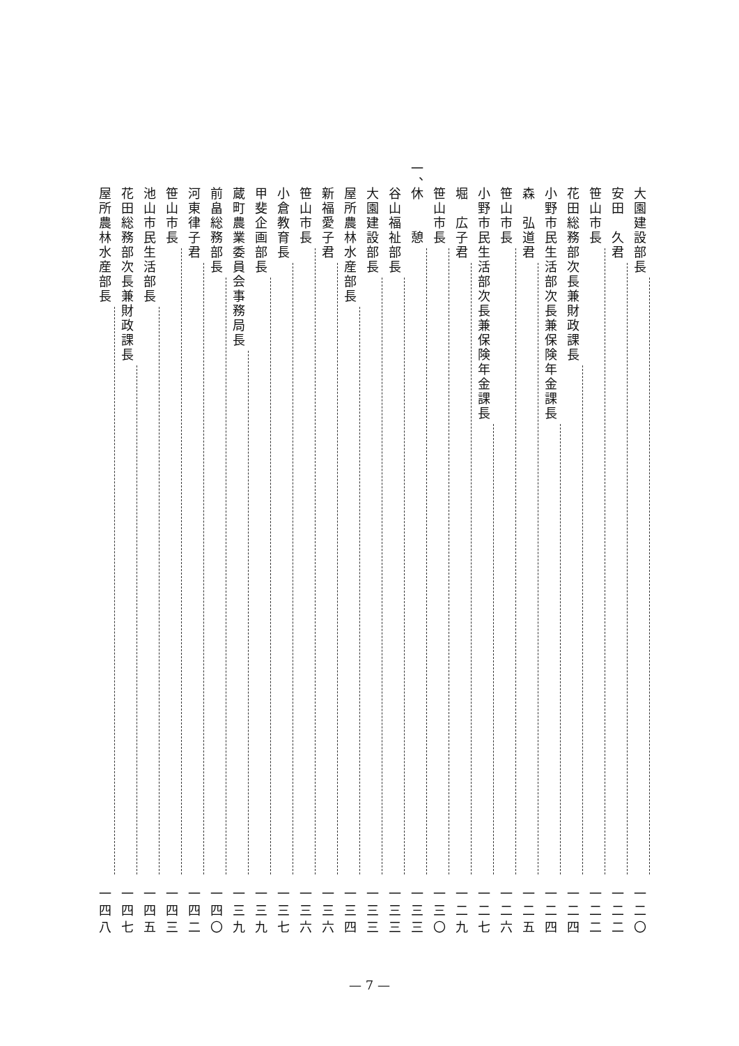大園建設部長 一二〇
安田　久君 一二二
笹山市長 一二二
花田総務部次長兼財政課長 一二四
小野市民生活部次長兼保険年金課長 一二四
森　弘道君 一二五
笹山市長 一二六
小野市民生活部次長兼保険年金課長 一二七
堀　広子君 一二九
笹山市長 一三〇
一、 休　　憩 一三三
谷山福祉部長 一三三
大園建設部長 一三三
屋所農林水産部長 一三四
新福愛子君 一三六
笹山市長 一三六
小倉教育長 一三七
甲斐企画部長 一三九
蔵町農業委員会事務局長 一三九
前畠総務部長 一四〇
河東律子君 一四二
笹山市長 一四三
池山市民生活部長 一四五
花田総務部次長兼財政課長 一四七
屋所農林水産部長 一四八
— 7 —